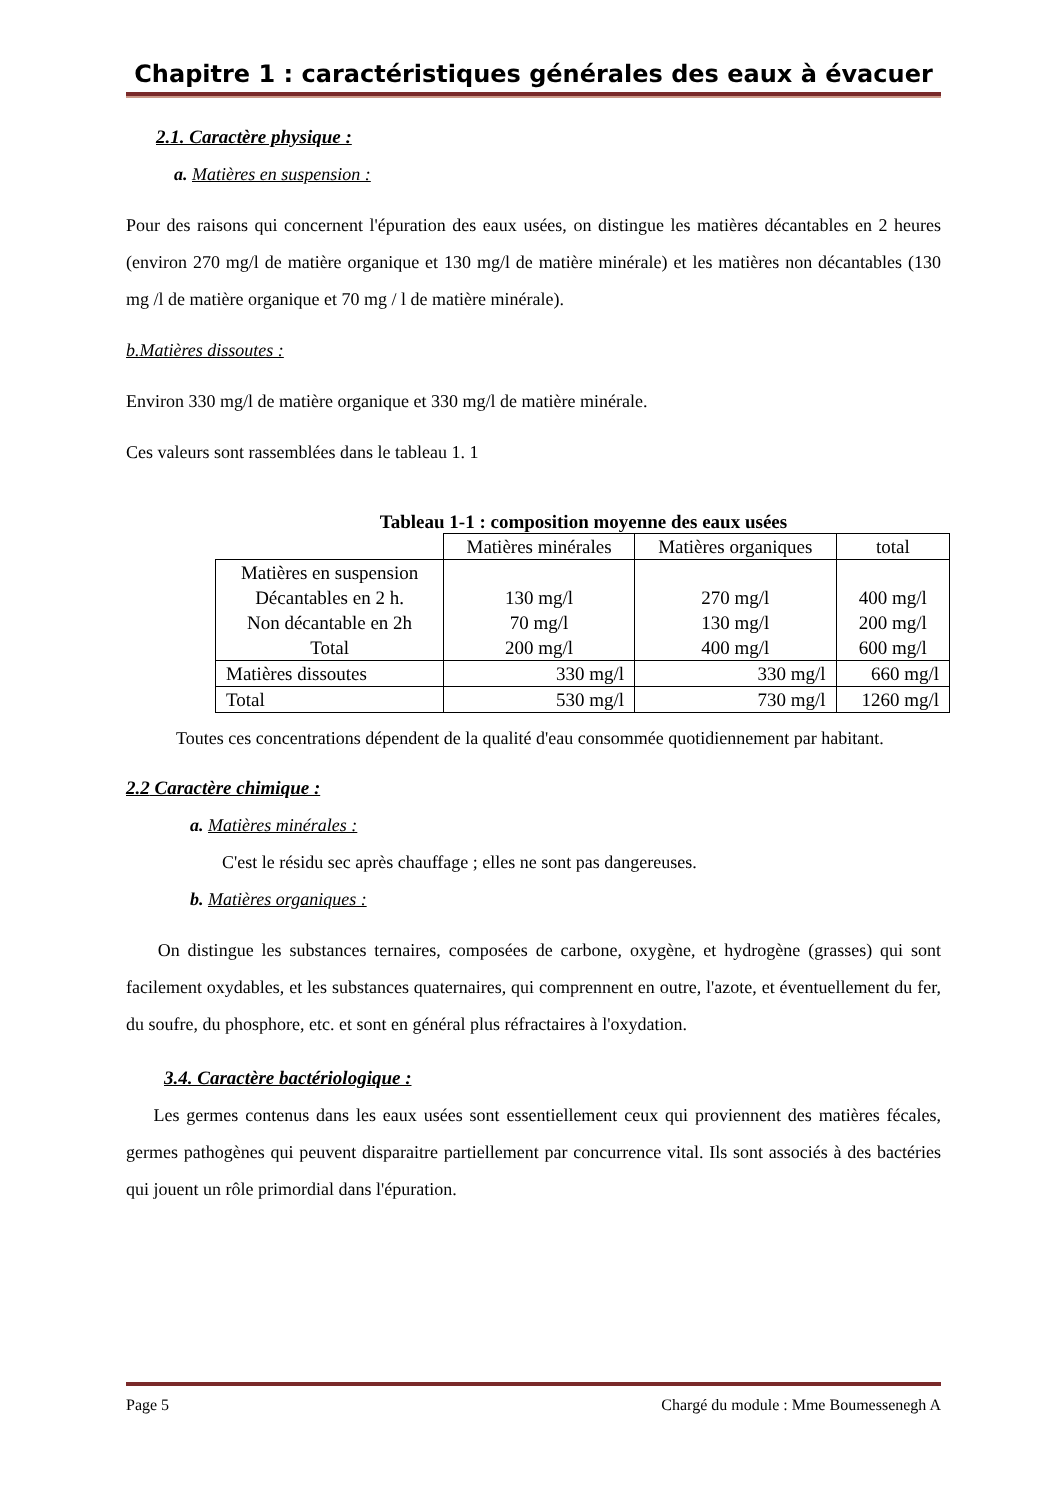Chapitre 1 : caractéristiques générales des eaux à évacuer
2.1. Caractère physique :
a. Matières en suspension :
Pour des raisons qui concernent l'épuration des eaux usées, on distingue les matières décantables en 2 heures (environ 270 mg/l de matière organique et 130 mg/l de matière minérale) et les matières non décantables (130 mg /l de matière organique et 70 mg / l de matière minérale).
b.Matières dissoutes :
Environ 330 mg/l de matière organique et 330 mg/l de matière minérale.
Ces valeurs sont rassemblées dans le tableau 1. 1
Tableau 1-1 : composition moyenne des eaux usées
| | Matières minérales | Matières organiques | total |
| Matières en suspension Décantables en 2 h. Non décantable en 2h Total | 130 mg/l 70 mg/l 200 mg/l | 270 mg/l 130 mg/l 400 mg/l | 400 mg/l 200 mg/l 600 mg/l |
| Matières dissoutes | 330 mg/l | 330 mg/l | 660 mg/l |
| Total | 530 mg/l | 730 mg/l | 1260 mg/l |
Toutes ces concentrations dépendent de la qualité d'eau consommée quotidiennement par habitant.
2.2 Caractère chimique :
a. Matières minérales :
C'est le résidu sec après chauffage ; elles ne sont pas dangereuses.
b. Matières organiques :
On distingue les substances ternaires, composées de carbone, oxygène, et hydrogène (grasses) qui sont facilement oxydables, et les substances quaternaires, qui comprennent en outre, l'azote, et éventuellement du fer, du soufre, du phosphore, etc. et sont en général plus réfractaires à l'oxydation.
3.4. Caractère bactériologique :
Les germes contenus dans les eaux usées sont essentiellement ceux qui proviennent des matières fécales, germes pathogènes qui peuvent disparaitre partiellement par concurrence vital. Ils sont associés à des bactéries qui jouent un rôle primordial dans l'épuration.
Page 5 Chargé du module : Mme Boumessenegh A